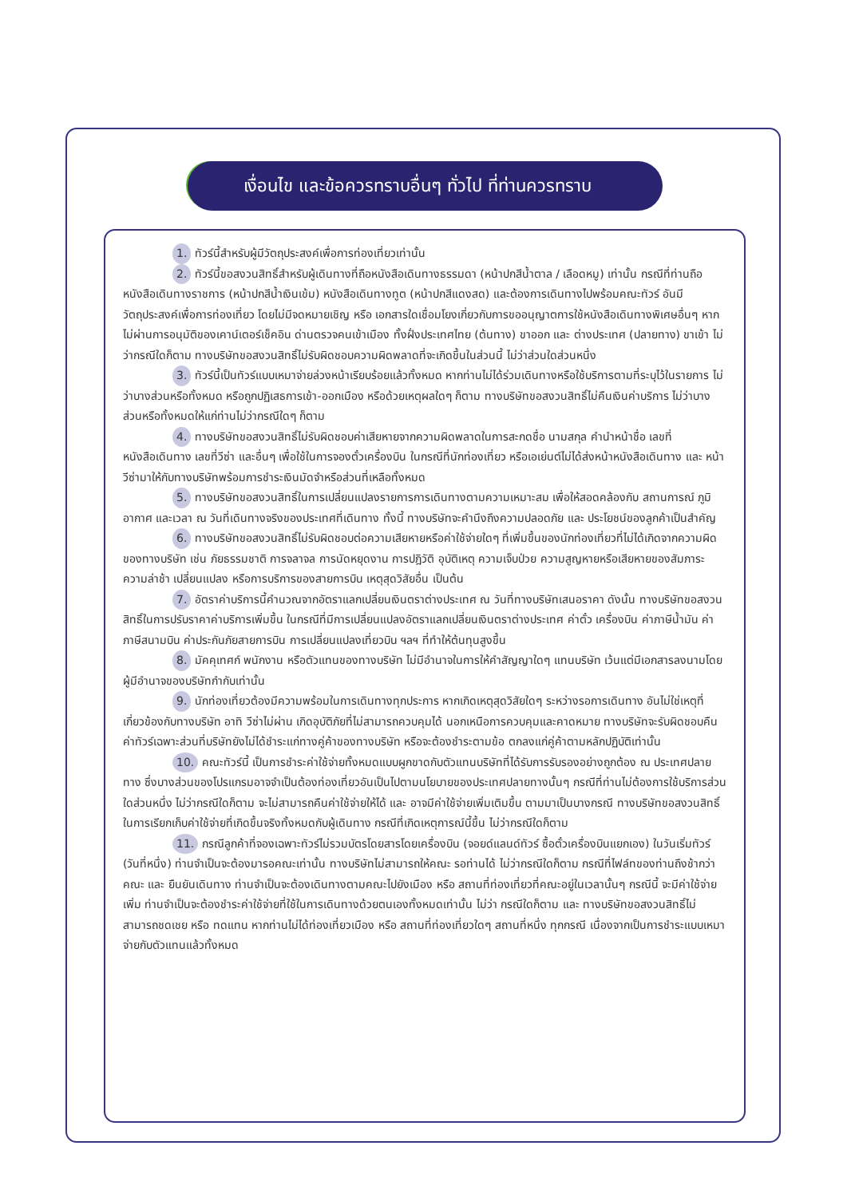เงื่อนไข และข้อควรทราบอื่นๆ ทั่วไป ที่ท่านควรทราบ
1. ทัวร์นี้สำหรับผู้มีวัตถุประสงค์เพื่อการท่องเที่ยวเท่านั้น
2. ทัวร์นี้ขอสงวนสิทธิ์สำหรับผู้เดินทางที่ถือหนังสือเดินทางธรรมดา (หน้าปกสีน้ำตาล / เลือดหมู) เท่านั้น กรณีที่ท่านถือหนังสือเดินทางราชการ (หน้าปกสีน้ำเงินเข้ม) หนังสือเดินทางทูต (หน้าปกสีแดงสด) และต้องการเดินทางไปพร้อมคณะทัวร์ อันมีวัตถุประสงค์เพื่อการท่องเที่ยว โดยไม่มีจดหมายเชิญ หรือ เอกสารใดเชื่อมโยงเกี่ยวกับการขออนุญาตการใช้หนังสือเดินทางพิเศษอื่นๆ หากไม่ผ่านการอนุมัติของเคาน์เตอร์เช็คอิน ด่านตรวจคนเข้าเมือง ทั้งฝั่งประเทศไทย (ต้นทาง) ขาออก และ ต่างประเทศ (ปลายทาง) ขาเข้า ไม่ว่ากรณีใดก็ตาม ทางบริษัทขอสงวนสิทธิ์ไม่รับผิดชอบความผิดพลาดที่จะเกิดขึ้นในส่วนนี้ ไม่ว่าส่วนใดส่วนหนึ่ง
3. ทัวร์นี้เป็นทัวร์แบบเหมาจ่ายล่วงหน้าเรียบร้อยแล้วทั้งหมด หากท่านไม่ได้ร่วมเดินทางหรือใช้บริการตามที่ระบุไว้ในรายการ ไม่ว่าบางส่วนหรือทั้งหมด หรือถูกปฏิเสธการเข้า-ออกเมือง หรือด้วยเหตุผลใดๆ ก็ตาม ทางบริษัทขอสงวนสิทธิ์ไม่คืนเงินค่าบริการ ไม่ว่าบางส่วนหรือทั้งหมดให้แก่ท่านไม่ว่ากรณีใดๆ ก็ตาม
4. ทางบริษัทขอสงวนสิทธิ์ไม่รับผิดชอบค่าเสียหายจากความผิดพลาดในการสะกดชื่อ นามสกุล คำนำหน้าชื่อ เลขที่หนังสือเดินทาง เลขที่วีซ่า และอื่นๆ เพื่อใช้ในการจองตั๋วเครื่องบิน ในกรณีที่นักท่องเที่ยว หรือเอเย่นต์ไม่ได้ส่งหน้าหนังสือเดินทาง และ หน้าวีซ่ามาให้กับทางบริษัทพร้อมการชำระเงินมัดจำหรือส่วนที่เหลือทั้งหมด
5. ทางบริษัทขอสงวนสิทธิ์ในการเปลี่ยนแปลงรายการการเดินทางตามความเหมาะสม เพื่อให้สอดคล้องกับ สถานการณ์ ภูมิอากาศ และเวลา ณ วันที่เดินทางจริงของประเทศที่เดินทาง ทั้งนี้ ทางบริษัทจะคำนึงถึงความปลอดภัย และ ประโยชน์ของลูกค้าเป็นสำคัญ
6. ทางบริษัทขอสงวนสิทธิ์ไม่รับผิดชอบต่อความเสียหายหรือค่าใช้จ่ายใดๆ ที่เพิ่มขึ้นของนักท่องเที่ยวที่ไม่ได้เกิดจากความผิดของทางบริษัท เช่น ภัยธรรมชาติ การจลาจล การนัดหยุดงาน การปฎิวัติ อุบัติเหตุ ความเจ็บป่วย ความสูญหายหรือเสียหายของสัมภาระ ความล่าช้า เปลี่ยนแปลง หรือการบริการของสายการบิน เหตุสุดวิสัยอื่น เป็นต้น
7. อัตราค่าบริการนี้คำนวณจากอัตราแลกเปลี่ยนเงินตราต่างประเทศ ณ วันที่ทางบริษัทเสนอราคา ดังนั้น ทางบริษัทขอสงวนสิทธิ์ในการปรับราคาค่าบริการเพิ่มขึ้น ในกรณีที่มีการเปลี่ยนแปลงอัตราแลกเปลี่ยนเงินตราต่างประเทศ ค่าตั๋ว เครื่องบิน ค่าภาษีน้ำมัน ค่าภาษีสนามบิน ค่าประกันภัยสายการบิน การเปลี่ยนแปลงเที่ยวบิน ฯลฯ ที่ทำให้ต้นทุนสูงขึ้น
8. มัคคุเทศก์ พนักงาน หรือตัวแทนของทางบริษัท ไม่มีอำนาจในการให้คำสัญญาใดๆ แทนบริษัท เว้นแต่มีเอกสารลงนามโดยผู้มีอำนาจของบริษัทกำกับเท่านั้น
9. นักท่องเที่ยวต้องมีความพร้อมในการเดินทางทุกประการ หากเกิดเหตุสุดวิสัยใดๆ ระหว่างรอการเดินทาง อันไม่ใช่เหตุที่เกี่ยวข้องกับทางบริษัท อาทิ วีซ่าไม่ผ่าน เกิดอุบัติภัยที่ไม่สามารถควบคุมได้ นอกเหนือการควบคุมและคาดหมาย ทางบริษัทจะรับผิดชอบคืนค่าทัวร์เฉพาะส่วนที่บริษัทยังไม่ได้ชำระแก่ทางคู่ค้าของทางบริษัท หรือจะต้องชำระตามข้อ ตกลงแก่คู่ค้าตามหลักปฏิบัติเท่านั้น
10. คณะทัวร์นี้ เป็นการชำระค่าใช้จ่ายทั้งหมดแบบผูกขาดกับตัวแทนบริษัทที่ได้รับการรับรองอย่างถูกต้อง ณ ประเทศปลายทาง ซึ่งบางส่วนของโปรแกรมอาจจำเป็นต้องท่องเที่ยวอันเป็นไปตามนโยบายของประเทศปลายทางนั้นๆ กรณีที่ท่านไม่ต้องการใช้บริการส่วนใดส่วนหนึ่ง ไม่ว่ากรณีใดก็ตาม จะไม่สามารถคืนค่าใช้จ่ายให้ได้ และ อาจมีค่าใช้จ่ายเพิ่มเติมขึ้น ตามมาเป็นบางกรณี ทางบริษัทขอสงวนสิทธิ์ในการเรียกเก็บค่าใช้จ่ายที่เกิดขึ้นจริงทั้งหมดกับผู้เดินทาง กรณีที่เกิดเหตุการณ์นี้ขึ้น ไม่ว่ากรณีใดก็ตาม
11. กรณีลูกค้าที่จองเฉพาะทัวร์ไม่รวมบัตรโดยสารโดยเครื่องบิน (จอยด์แลนด์ทัวร์ ซื้อตั๋วเครื่องบินแยกเอง) ในวันเริ่มทัวร์ (วันที่หนึ่ง) ท่านจำเป็นจะต้องมารอคณะเท่านั้น ทางบริษัทไม่สามารถให้คณะ รอท่านได้ ไม่ว่ากรณีใดก็ตาม กรณีที่ไฟล์ทของท่านถึงช้ากว่าคณะ และ ยืนยันเดินทาง ท่านจำเป็นจะต้องเดินทางตามคณะไปยังเมือง หรือ สถานที่ท่องเที่ยวที่คณะอยู่ในเวลานั้นๆ กรณีนี้ จะมีค่าใช้จ่ายเพิ่ม ท่านจำเป็นจะต้องชำระค่าใช้จ่ายที่ใช้ในการเดินทางด้วยตนเองทั้งหมดเท่านั้น ไม่ว่า กรณีใดก็ตาม และ ทางบริษัทขอสงวนสิทธิ์ไม่สามารถชดเชย หรือ ทดแทน หากท่านไม่ได้ท่องเที่ยวเมือง หรือ สถานที่ท่องเที่ยวใดๆ สถานที่หนึ่ง ทุกกรณี เนื่องจากเป็นการชำระแบบเหมาจ่ายกับตัวแทนแล้วทั้งหมด